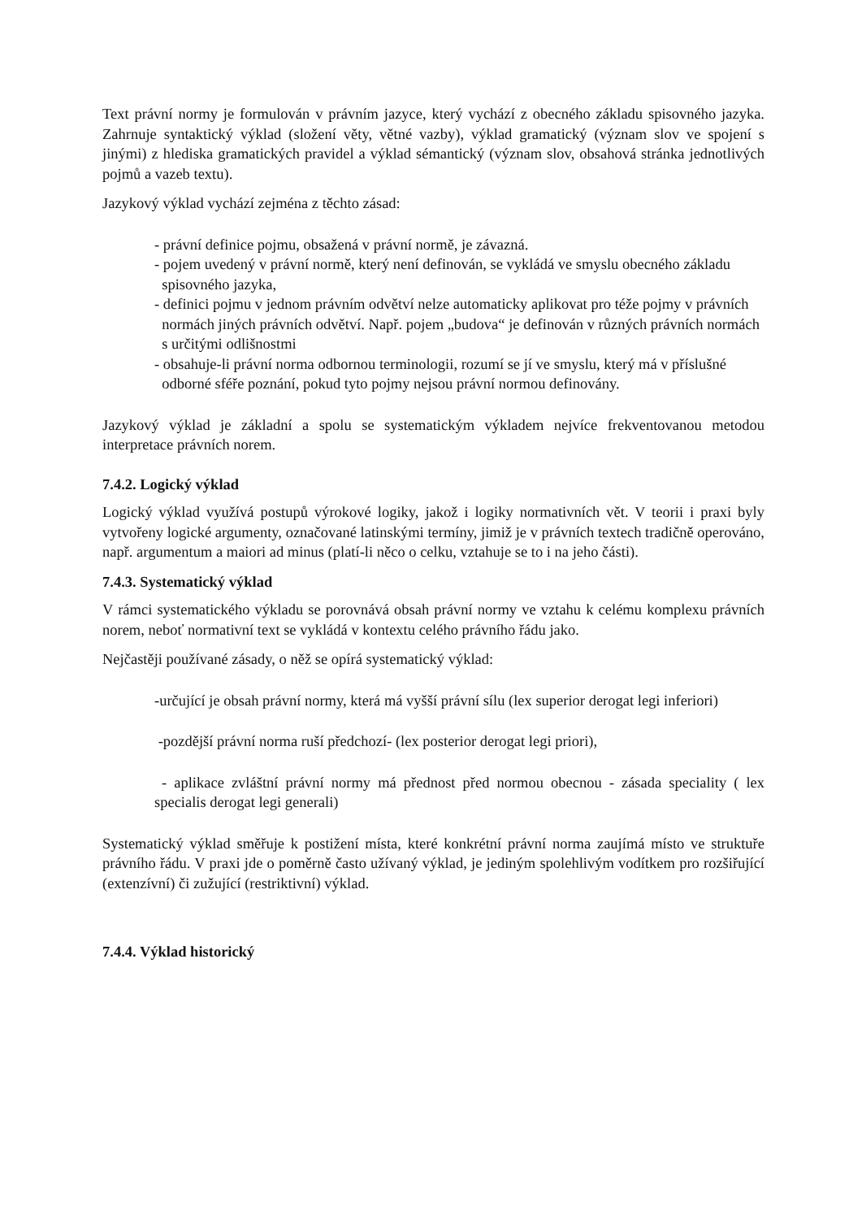Text právní normy je formulován v právním jazyce, který vychází z obecného základu spisovného jazyka. Zahrnuje syntaktický výklad (složení věty, větné vazby), výklad gramatický (význam slov ve spojení s jinými) z hlediska gramatických pravidel a výklad sémantický (význam slov, obsahová stránka jednotlivých pojmů a vazeb textu).
Jazykový výklad vychází zejména z těchto zásad:
- právní definice pojmu, obsažená v právní normě, je závazná.
- pojem uvedený v právní normě, který není definován, se vykládá ve smyslu obecného základu
spisovného jazyka,
- definici pojmu v jednom právním odvětví nelze automaticky aplikovat pro téže pojmy v právních
normách jiných právních odvětví. Např. pojem „budova“ je definován v různých právních normách
s určitými odlišnostmi
- obsahuje-li právní norma odbornou terminologii, rozumí se jí ve smyslu, který má v příslušné
odborné sféře poznání, pokud tyto pojmy nejsou právní normou definovány.
Jazykový výklad je základní a spolu se systematickým výkladem nejvíce frekventovanou metodou interpretace právních norem.
7.4.2. Logický výklad
Logický výklad využívá postupů výrokové logiky, jakož i logiky normativních vět. V teorii i praxi byly vytvořeny logické argumenty, označované latinskými termíny, jimiž je v právních textech tradičně operováno, např. argumentum a maiori ad minus (platí-li něco o celku, vztahuje se to i na jeho části).
7.4.3. Systematický výklad
V rámci systematického výkladu se porovnává obsah právní normy ve vztahu k celému komplexu právních norem, neboť normativní text se vykládá v kontextu celého právního řádu jako.
Nejčastěji používané zásady, o něž se opírá systematický výklad:
-určující je obsah právní normy, která má vyšší právní sílu (lex superior derogat legi inferiori)
-pozdější právní norma ruší předchozí- (lex posterior derogat legi priori),
- aplikace zvláštní právní normy má přednost před normou obecnou - zásada speciality ( lex specialis derogat legi generali)
Systematický výklad směřuje k postižení místa, které konkrétní právní norma zaujímá místo ve struktuře právního řádu. V praxi jde o poměrně často užívaný výklad, je jediným spolehlivým vodítkem pro rozšiřující (extenzívní) či zužující (restriktivní) výklad.
7.4.4. Výklad historický